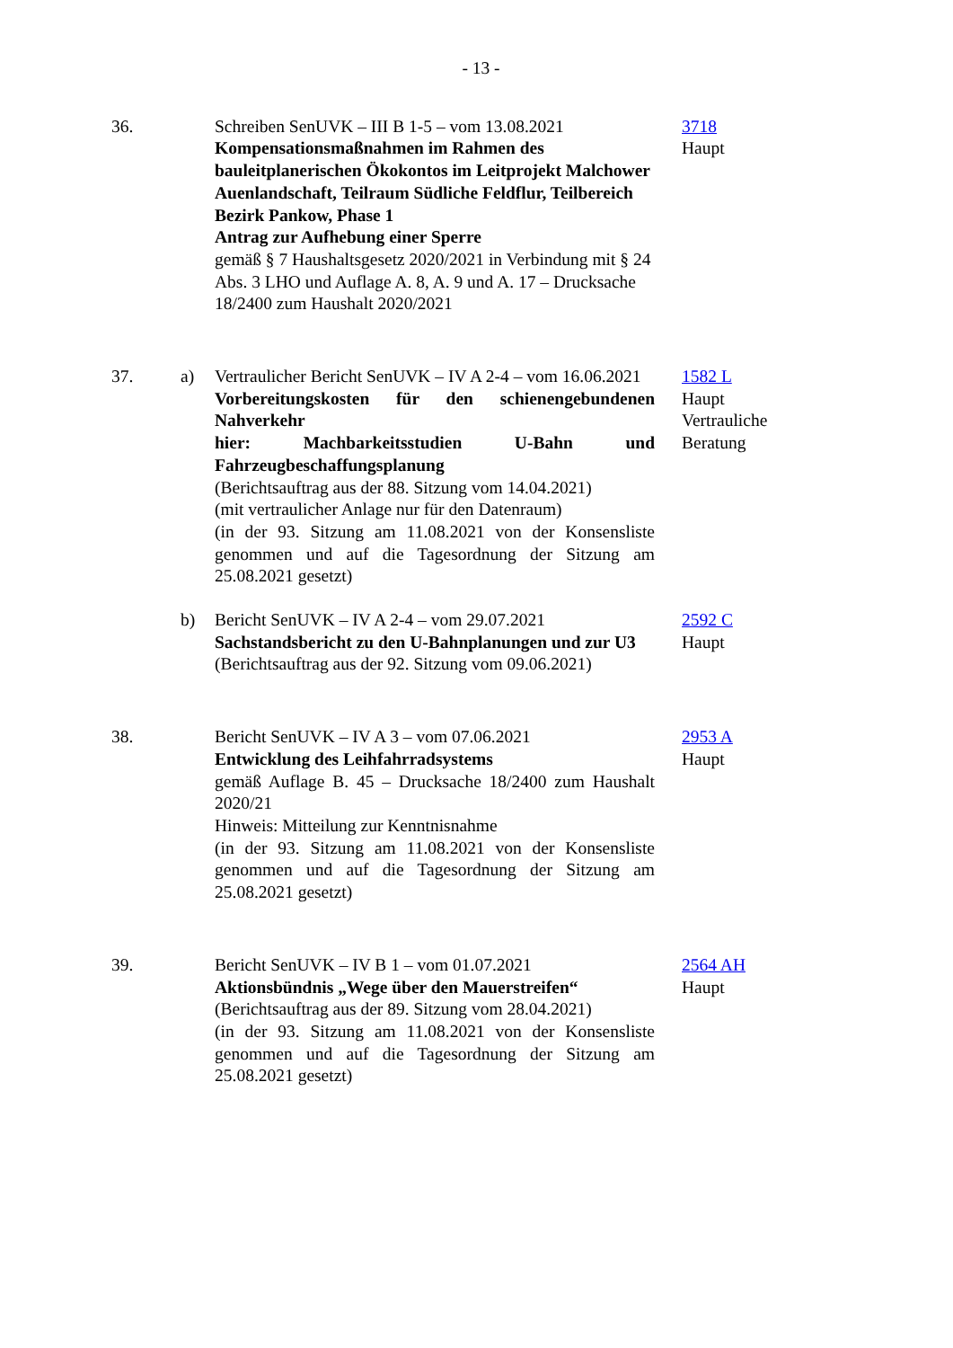- 13 -
| 36. | | Schreiben SenUVK – III B 1-5 – vom 13.08.2021 Kompensationsmaßnahmen im Rahmen des bauleitplanerischen Ökokontos im Leitprojekt Malchower Auenlandschaft, Teilraum Südliche Feldflur, Teilbereich Bezirk Pankow, Phase 1 Antrag zur Aufhebung einer Sperre gemäß § 7 Haushaltsgesetz 2020/2021 in Verbindung mit § 24 Abs. 3 LHO und Auflage A. 8, A. 9 und A. 17 – Drucksache 18/2400 zum Haushalt 2020/2021 | 3718 Haupt |
| 37. | a) | Vertraulicher Bericht SenUVK – IV A 2-4 – vom 16.06.2021 Vorbereitungskosten für den schienengebundenen Nahverkehr hier: Machbarkeitsstudien U-Bahn und Fahrzeugbeschaffungsplanung (Berichtsauftrag aus der 88. Sitzung vom 14.04.2021) (mit vertraulicher Anlage nur für den Datenraum) (in der 93. Sitzung am 11.08.2021 von der Konsensliste genommen und auf die Tagesordnung der Sitzung am 25.08.2021 gesetzt) | 1582 L Haupt Vertrauliche Beratung |
| | b) | Bericht SenUVK – IV A 2-4 – vom 29.07.2021 Sachstandsbericht zu den U-Bahnplanungen und zur U3 (Berichtsauftrag aus der 92. Sitzung vom 09.06.2021) | 2592 C Haupt |
| 38. | | Bericht SenUVK – IV A 3 – vom 07.06.2021 Entwicklung des Leihfahrradsystems gemäß Auflage B. 45 – Drucksache 18/2400 zum Haushalt 2020/21 Hinweis: Mitteilung zur Kenntnisnahme (in der 93. Sitzung am 11.08.2021 von der Konsensliste genommen und auf die Tagesordnung der Sitzung am 25.08.2021 gesetzt) | 2953 A Haupt |
| 39. | | Bericht SenUVK – IV B 1 – vom 01.07.2021 Aktionsbündnis „Wege über den Mauerstreifen“ (Berichtsauftrag aus der 89. Sitzung vom 28.04.2021) (in der 93. Sitzung am 11.08.2021 von der Konsensliste genommen und auf die Tagesordnung der Sitzung am 25.08.2021 gesetzt) | 2564 AH Haupt |